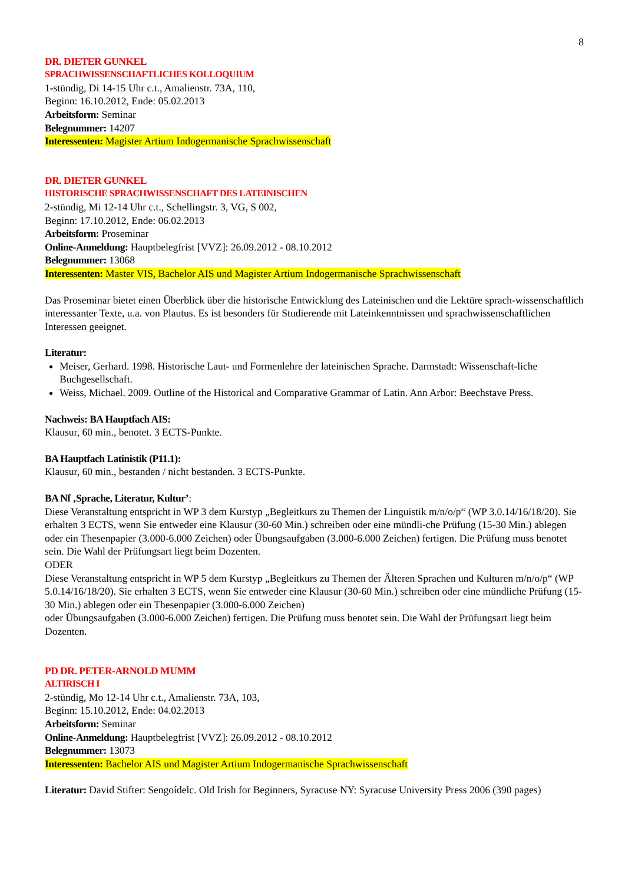8
DR. DIETER GUNKEL
SPRACHWISSENSCHAFTLICHES KOLLOQUIUM
1-stündig, Di 14-15 Uhr c.t., Amalienstr. 73A, 110,
Beginn: 16.10.2012, Ende: 05.02.2013
Arbeitsform: Seminar
Belegnummer: 14207
Interessenten: Magister Artium Indogermanische Sprachwissenschaft
DR. DIETER GUNKEL
HISTORISCHE SPRACHWISSENSCHAFT DES LATEINISCHEN
2-stündig, Mi 12-14 Uhr c.t., Schellingstr. 3, VG, S 002,
Beginn: 17.10.2012, Ende: 06.02.2013
Arbeitsform: Proseminar
Online-Anmeldung: Hauptbelegfrist [VVZ]: 26.09.2012 - 08.10.2012
Belegnummer: 13068
Interessenten: Master VIS, Bachelor AIS und Magister Artium Indogermanische Sprachwissenschaft
Das Proseminar bietet einen Überblick über die historische Entwicklung des Lateinischen und die Lektüre sprach-wissenschaftlich interessanter Texte, u.a. von Plautus. Es ist besonders für Studierende mit Lateinkenntnissen und sprachwissenschaftlichen Interessen geeignet.
Literatur:
Meiser, Gerhard. 1998. Historische Laut- und Formenlehre der lateinischen Sprache. Darmstadt: Wissenschaft-liche Buchgesellschaft.
Weiss, Michael. 2009. Outline of the Historical and Comparative Grammar of Latin. Ann Arbor: Beechstave Press.
Nachweis: BA Hauptfach AIS:
Klausur, 60 min., benotet. 3 ECTS-Punkte.
BA Hauptfach Latinistik (P11.1):
Klausur, 60 min., bestanden / nicht bestanden. 3 ECTS-Punkte.
BA Nf ‚Sprache, Literatur, Kultur’:
Diese Veranstaltung entspricht in WP 3 dem Kurstyp „Begleitkurs zu Themen der Linguistik m/n/o/p“ (WP 3.0.14/16/18/20). Sie erhalten 3 ECTS, wenn Sie entweder eine Klausur (30-60 Min.) schreiben oder eine mündli-che Prüfung (15-30 Min.) ablegen oder ein Thesenpapier (3.000-6.000 Zeichen) oder Übungsaufgaben (3.000-6.000 Zeichen) fertigen. Die Prüfung muss benotet sein. Die Wahl der Prüfungsart liegt beim Dozenten.
ODER
Diese Veranstaltung entspricht in WP 5 dem Kurstyp „Begleitkurs zu Themen der Älteren Sprachen und Kulturen m/n/o/p“ (WP 5.0.14/16/18/20). Sie erhalten 3 ECTS, wenn Sie entweder eine Klausur (30-60 Min.) schreiben oder eine mündliche Prüfung (15-30 Min.) ablegen oder ein Thesenpapier (3.000-6.000 Zeichen)
oder Übungsaufgaben (3.000-6.000 Zeichen) fertigen. Die Prüfung muss benotet sein. Die Wahl der Prüfungsart liegt beim Dozenten.
PD DR. PETER-ARNOLD MUMM
ALTIRISCH I
2-stündig, Mo 12-14 Uhr c.t., Amalienstr. 73A, 103,
Beginn: 15.10.2012, Ende: 04.02.2013
Arbeitsform: Seminar
Online-Anmeldung: Hauptbelegfrist [VVZ]: 26.09.2012 - 08.10.2012
Belegnummer: 13073
Interessenten: Bachelor AIS und Magister Artium Indogermanische Sprachwissenschaft
Literatur: David Stifter: Sengoídelc. Old Irish for Beginners, Syracuse NY: Syracuse University Press 2006 (390 pages)